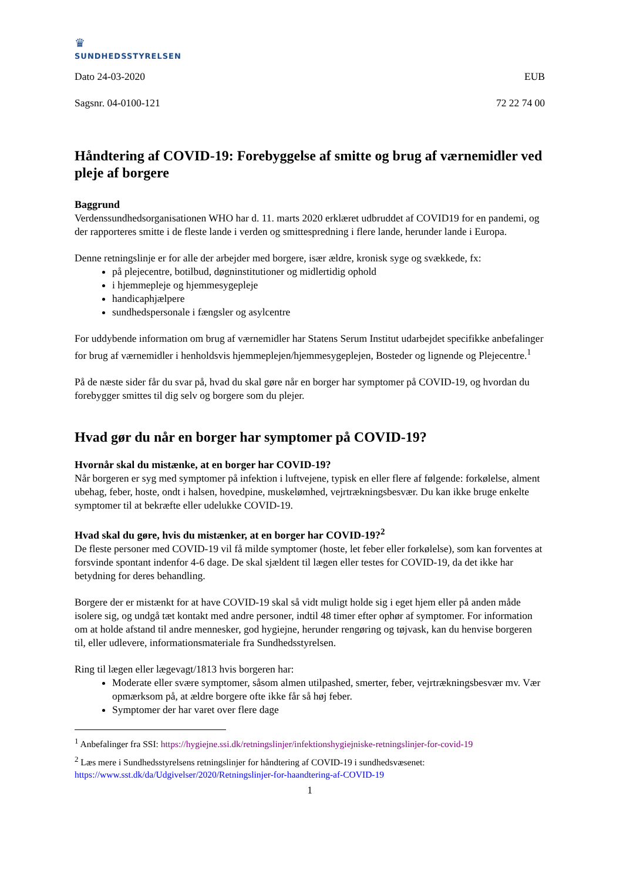♛
SUNDHEDSSTYRELSEN
Dato 24-03-2020 EUB
Sagsnr. 04-0100-121 72 22 74 00
Håndtering af COVID-19: Forebyggelse af smitte og brug af værnemidler ved pleje af borgere
Baggrund
Verdenssundhedsorganisationen WHO har d. 11. marts 2020 erklæret udbruddet af COVID19 for en pandemi, og der rapporteres smitte i de fleste lande i verden og smittespredning i flere lande, herunder lande i Europa.
Denne retningslinje er for alle der arbejder med borgere, især ældre, kronisk syge og svækkede, fx:
på plejecentre, botilbud, døgninstitutioner og midlertidig ophold
i hjemmepleje og hjemmesygepleje
handicaphjælpere
sundhedspersonale i fængsler og asylcentre
For uddybende information om brug af værnemidler har Statens Serum Institut udarbejdet specifikke anbefalinger for brug af værnemidler i henholdsvis hjemmeplejen/hjemmesygeplejen, Bosteder og lignende og Plejecentre.<sup>1</sup>
På de næste sider får du svar på, hvad du skal gøre når en borger har symptomer på COVID-19, og hvordan du forebygger smittes til dig selv og borgere som du plejer.
Hvad gør du når en borger har symptomer på COVID-19?
Hvornår skal du mistænke, at en borger har COVID-19?
Når borgeren er syg med symptomer på infektion i luftvejene, typisk en eller flere af følgende: forkølelse, alment ubehag, feber, hoste, ondt i halsen, hovedpine, muskelømhed, vejrtrækningsbesvær. Du kan ikke bruge enkelte symptomer til at bekræfte eller udelukke COVID-19.
Hvad skal du gøre, hvis du mistænker, at en borger har COVID-19?<sup>2</sup>
De fleste personer med COVID-19 vil få milde symptomer (hoste, let feber eller forkølelse), som kan forventes at forsvinde spontant indenfor 4-6 dage. De skal sjældent til lægen eller testes for COVID-19, da det ikke har betydning for deres behandling.
Borgere der er mistænkt for at have COVID-19 skal så vidt muligt holde sig i eget hjem eller på anden måde isolere sig, og undgå tæt kontakt med andre personer, indtil 48 timer efter ophør af symptomer. For information om at holde afstand til andre mennesker, god hygiejne, herunder rengøring og tøjvask, kan du henvise borgeren til, eller udlevere, informationsmateriale fra Sundhedsstyrelsen.
Ring til lægen eller lægevagt/1813 hvis borgeren har:
Moderate eller svære symptomer, såsom almen utilpashed, smerter, feber, vejrtrækningsbesvær mv. Vær opmærksom på, at ældre borgere ofte ikke får så høj feber.
Symptomer der har varet over flere dage
<sup>1</sup> Anbefalinger fra SSI: https://hygiejne.ssi.dk/retningslinjer/infektionshygiejniske-retningslinjer-for-covid-19
<sup>2</sup> Læs mere i Sundhedsstyrelsens retningslinjer for håndtering af COVID-19 i sundhedsvæsenet: https://www.sst.dk/da/Udgivelser/2020/Retningslinjer-for-haandtering-af-COVID-19
1